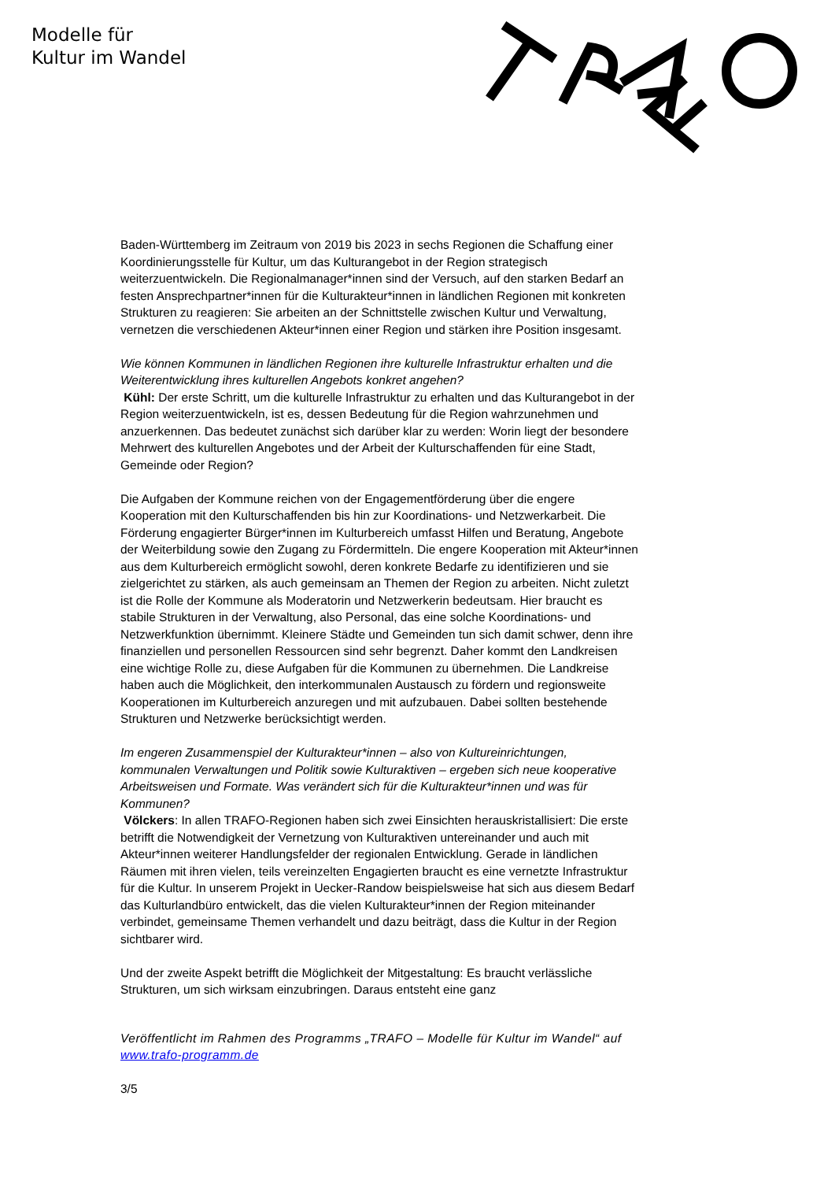Modelle für
Kultur im Wandel
Baden-Württemberg im Zeitraum von 2019 bis 2023 in sechs Regionen die Schaffung einer Koordinierungsstelle für Kultur, um das Kulturangebot in der Region strategisch weiterzuentwickeln. Die Regionalmanager*innen sind der Versuch, auf den starken Bedarf an festen Ansprechpartner*innen für die Kulturakteur*innen in ländlichen Regionen mit konkreten Strukturen zu reagieren: Sie arbeiten an der Schnittstelle zwischen Kultur und Verwaltung, vernetzen die verschiedenen Akteur*innen einer Region und stärken ihre Position insgesamt.
Wie können Kommunen in ländlichen Regionen ihre kulturelle Infrastruktur erhalten und die Weiterentwicklung ihres kulturellen Angebots konkret angehen?
Kühl: Der erste Schritt, um die kulturelle Infrastruktur zu erhalten und das Kulturangebot in der Region weiterzuentwickeln, ist es, dessen Bedeutung für die Region wahrzunehmen und anzuerkennen. Das bedeutet zunächst sich darüber klar zu werden: Worin liegt der besondere Mehrwert des kulturellen Angebotes und der Arbeit der Kulturschaffenden für eine Stadt, Gemeinde oder Region?
Die Aufgaben der Kommune reichen von der Engagementförderung über die engere Kooperation mit den Kulturschaffenden bis hin zur Koordinations- und Netzwerkarbeit. Die Förderung engagierter Bürger*innen im Kulturbereich umfasst Hilfen und Beratung, Angebote der Weiterbildung sowie den Zugang zu Fördermitteln. Die engere Kooperation mit Akteur*innen aus dem Kulturbereich ermöglicht sowohl, deren konkrete Bedarfe zu identifizieren und sie zielgerichtet zu stärken, als auch gemeinsam an Themen der Region zu arbeiten. Nicht zuletzt ist die Rolle der Kommune als Moderatorin und Netzwerkerin bedeutsam. Hier braucht es stabile Strukturen in der Verwaltung, also Personal, das eine solche Koordinations- und Netzwerkfunktion übernimmt. Kleinere Städte und Gemeinden tun sich damit schwer, denn ihre finanziellen und personellen Ressourcen sind sehr begrenzt. Daher kommt den Landkreisen eine wichtige Rolle zu, diese Aufgaben für die Kommunen zu übernehmen. Die Landkreise haben auch die Möglichkeit, den interkommunalen Austausch zu fördern und regionsweite Kooperationen im Kulturbereich anzuregen und mit aufzubauen. Dabei sollten bestehende Strukturen und Netzwerke berücksichtigt werden.
Im engeren Zusammenspiel der Kulturakteur*innen – also von Kultureinrichtungen, kommunalen Verwaltungen und Politik sowie Kulturaktiven – ergeben sich neue kooperative Arbeitsweisen und Formate. Was verändert sich für die Kulturakteur*innen und was für Kommunen?
Völckers: In allen TRAFO-Regionen haben sich zwei Einsichten herauskristallisiert: Die erste betrifft die Notwendigkeit der Vernetzung von Kulturaktiven untereinander und auch mit Akteur*innen weiterer Handlungsfelder der regionalen Entwicklung. Gerade in ländlichen Räumen mit ihren vielen, teils vereinzelten Engagierten braucht es eine vernetzte Infrastruktur für die Kultur. In unserem Projekt in Uecker-Randow beispielsweise hat sich aus diesem Bedarf das Kulturlandbüro entwickelt, das die vielen Kulturakteur*innen der Region miteinander verbindet, gemeinsame Themen verhandelt und dazu beiträgt, dass die Kultur in der Region sichtbarer wird.
Und der zweite Aspekt betrifft die Möglichkeit der Mitgestaltung: Es braucht verlässliche Strukturen, um sich wirksam einzubringen. Daraus entsteht eine ganz
Veröffentlicht im Rahmen des Programms „TRAFO – Modelle für Kultur im Wandel“ auf www.trafo-programm.de
3/5